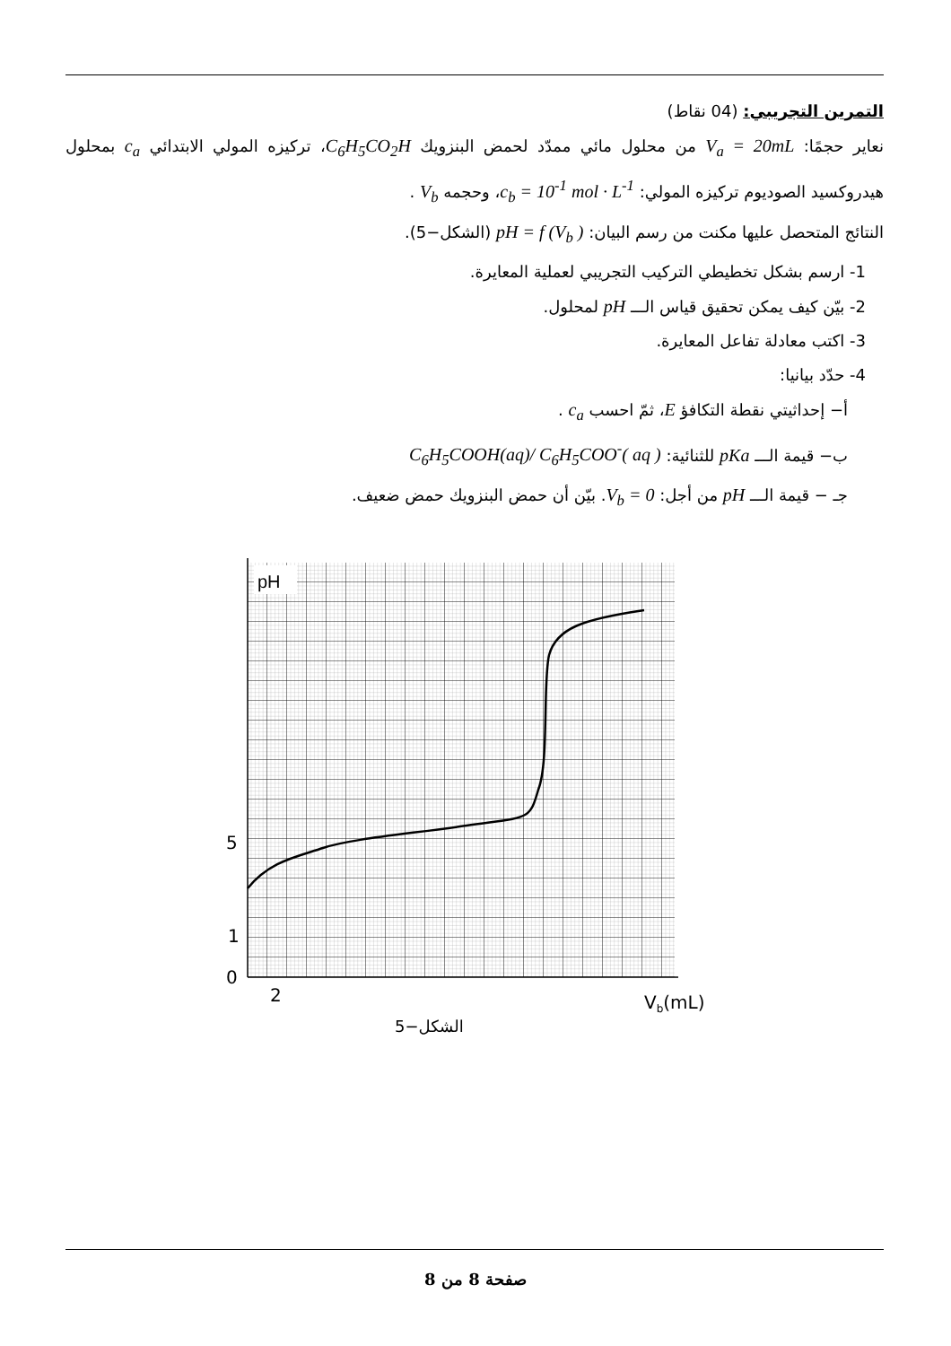التمرين التجريبي: (04 نقاط)
نعاير حجمًا: V<sub>a</sub> = 20mL من محلول مائي ممدّد لحمض البنزويك C<sub>6</sub>H<sub>5</sub>CO<sub>2</sub>H، تركيزه المولي الابتدائي c<sub>a</sub> بمحلول هيدروكسيد الصوديوم تركيزه المولي: c<sub>b</sub> = 10<sup>-1</sup> mol · L<sup>-1</sup>، وحجمه V<sub>b</sub> .
النتائج المتحصل عليها مكنت من رسم البيان: pH = f (V<sub>b</sub> ) (الشكل−5).
1- ارسم بشكل تخطيطي التركيب التجريبي لعملية المعايرة.
2- بيّن كيف يمكن تحقيق قياس الـــ pH لمحلول.
3- اكتب معادلة تفاعل المعايرة.
4- حدّد بيانيا:
أ− إحداثيتي نقطة التكافؤ E، ثمّ احسب c<sub>a</sub> .
ب− قيمة الـــ pKa للثنائية: C<sub>6</sub>H<sub>5</sub>COOH(aq)/ C<sub>6</sub>H<sub>5</sub>COO<sup>-</sup>( aq )
جـ − قيمة الـــ pH من أجل: V<sub>b</sub> = 0. بيّن أن حمض البنزويك حمض ضعيف.
pH
5
1
0
2
Vb(mL)
الشكل−5
صفحة 8 من 8